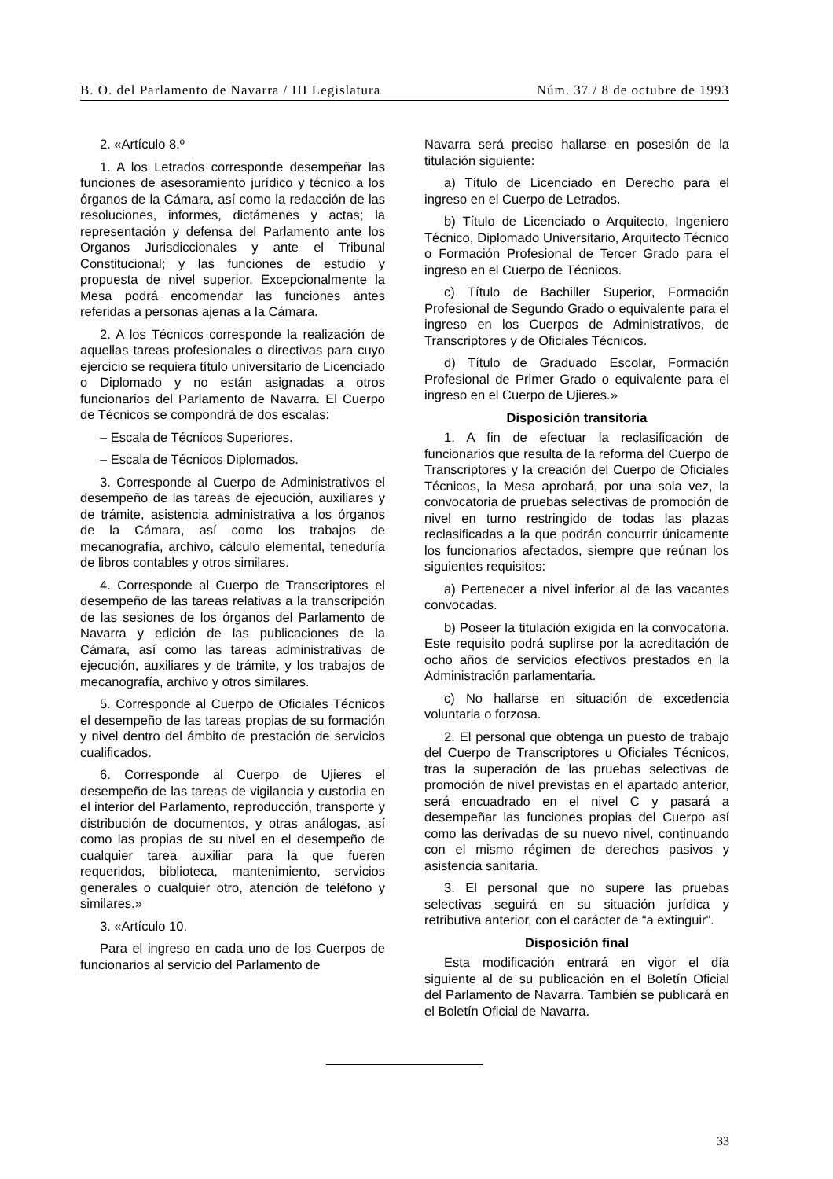B. O. del Parlamento de Navarra / III Legislatura Núm. 37 / 8 de octubre de 1993
2. «Artículo 8.º
1. A los Letrados corresponde desempeñar las funciones de asesoramiento jurídico y técnico a los órganos de la Cámara, así como la redacción de las resoluciones, informes, dictámenes y actas; la representación y defensa del Parlamento ante los Organos Jurisdiccionales y ante el Tribunal Constitucional; y las funciones de estudio y propuesta de nivel superior. Excepcionalmente la Mesa podrá encomendar las funciones antes referidas a personas ajenas a la Cámara.
2. A los Técnicos corresponde la realización de aquellas tareas profesionales o directivas para cuyo ejercicio se requiera título universitario de Licenciado o Diplomado y no están asignadas a otros funcionarios del Parlamento de Navarra. El Cuerpo de Técnicos se compondrá de dos escalas:
– Escala de Técnicos Superiores.
– Escala de Técnicos Diplomados.
3. Corresponde al Cuerpo de Administrativos el desempeño de las tareas de ejecución, auxiliares y de trámite, asistencia administrativa a los órganos de la Cámara, así como los trabajos de mecanografía, archivo, cálculo elemental, teneduría de libros contables y otros similares.
4. Corresponde al Cuerpo de Transcriptores el desempeño de las tareas relativas a la transcripción de las sesiones de los órganos del Parlamento de Navarra y edición de las publicaciones de la Cámara, así como las tareas administrativas de ejecución, auxiliares y de trámite, y los trabajos de mecanografía, archivo y otros similares.
5. Corresponde al Cuerpo de Oficiales Técnicos el desempeño de las tareas propias de su formación y nivel dentro del ámbito de prestación de servicios cualificados.
6. Corresponde al Cuerpo de Ujieres el desempeño de las tareas de vigilancia y custodia en el interior del Parlamento, reproducción, transporte y distribución de documentos, y otras análogas, así como las propias de su nivel en el desempeño de cualquier tarea auxiliar para la que fueren requeridos, biblioteca, mantenimiento, servicios generales o cualquier otro, atención de teléfono y similares.»
3. «Artículo 10.
Para el ingreso en cada uno de los Cuerpos de funcionarios al servicio del Parlamento de
Navarra será preciso hallarse en posesión de la titulación siguiente:
a) Título de Licenciado en Derecho para el ingreso en el Cuerpo de Letrados.
b) Título de Licenciado o Arquitecto, Ingeniero Técnico, Diplomado Universitario, Arquitecto Técnico o Formación Profesional de Tercer Grado para el ingreso en el Cuerpo de Técnicos.
c) Título de Bachiller Superior, Formación Profesional de Segundo Grado o equivalente para el ingreso en los Cuerpos de Administrativos, de Transcriptores y de Oficiales Técnicos.
d) Título de Graduado Escolar, Formación Profesional de Primer Grado o equivalente para el ingreso en el Cuerpo de Ujieres.»
Disposición transitoria
1. A fin de efectuar la reclasificación de funcionarios que resulta de la reforma del Cuerpo de Transcriptores y la creación del Cuerpo de Oficiales Técnicos, la Mesa aprobará, por una sola vez, la convocatoria de pruebas selectivas de promoción de nivel en turno restringido de todas las plazas reclasificadas a la que podrán concurrir únicamente los funcionarios afectados, siempre que reúnan los siguientes requisitos:
a) Pertenecer a nivel inferior al de las vacantes convocadas.
b) Poseer la titulación exigida en la convocatoria. Este requisito podrá suplirse por la acreditación de ocho años de servicios efectivos prestados en la Administración parlamentaria.
c) No hallarse en situación de excedencia voluntaria o forzosa.
2. El personal que obtenga un puesto de trabajo del Cuerpo de Transcriptores u Oficiales Técnicos, tras la superación de las pruebas selectivas de promoción de nivel previstas en el apartado anterior, será encuadrado en el nivel C y pasará a desempeñar las funciones propias del Cuerpo así como las derivadas de su nuevo nivel, continuando con el mismo régimen de derechos pasivos y asistencia sanitaria.
3. El personal que no supere las pruebas selectivas seguirá en su situación jurídica y retributiva anterior, con el carácter de “a extinguir”.
Disposición final
Esta modificación entrará en vigor el día siguiente al de su publicación en el Boletín Oficial del Parlamento de Navarra. También se publicará en el Boletín Oficial de Navarra.
33